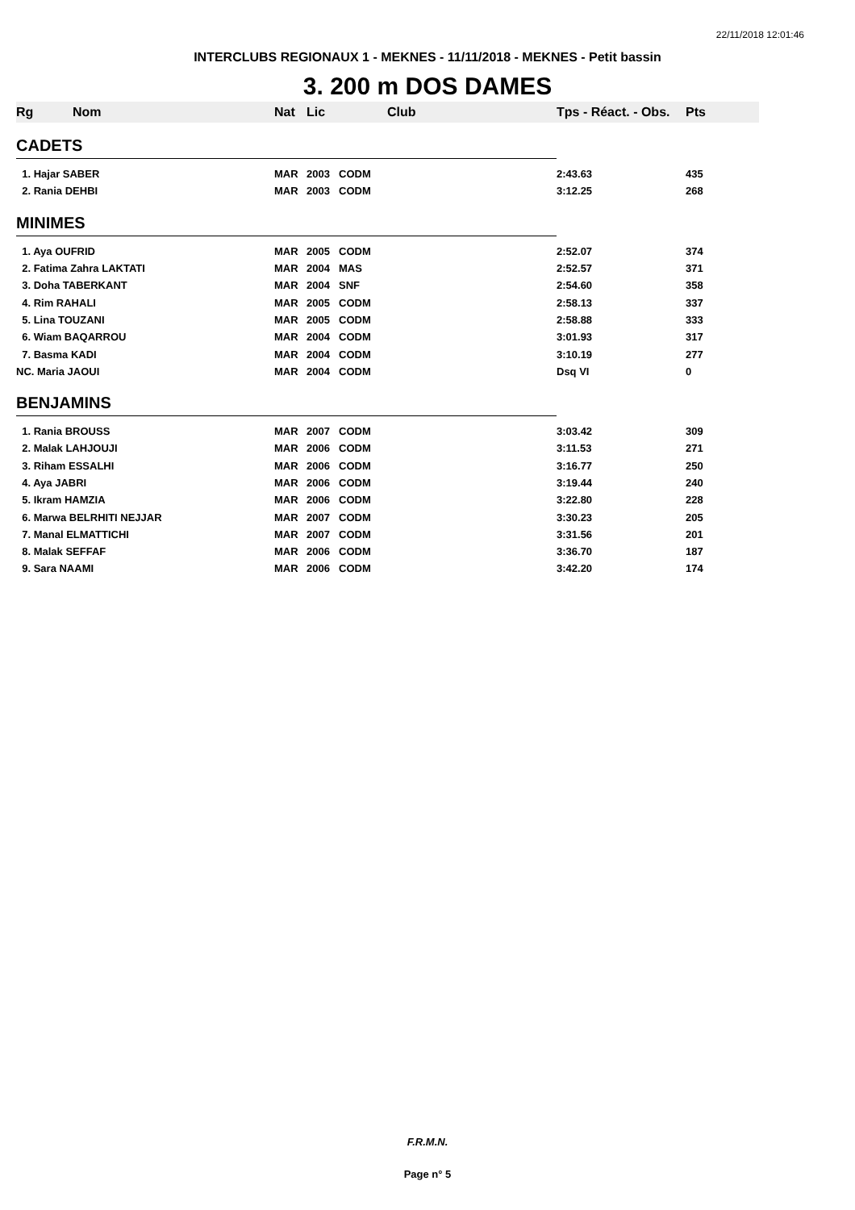22/11/2018 12:01:46
INTERCLUBS REGIONAUX 1 - MEKNES - 11/11/2018 - MEKNES - Petit bassin
3. 200 m DOS DAMES
| Rg | Nom | Nat | Lic | Club | Tps - Réact. - Obs. | Pts |
| --- | --- | --- | --- | --- | --- | --- |
| CADETS | | | | | | |
| 1. Hajar SABER | | MAR | 2003 | CODM | 2:43.63 | 435 |
| 2. Rania DEHBI | | MAR | 2003 | CODM | 3:12.25 | 268 |
| MINIMES | | | | | | |
| 1. Aya OUFRID | | MAR | 2005 | CODM | 2:52.07 | 374 |
| 2. Fatima Zahra LAKTATI | | MAR | 2004 | MAS | 2:52.57 | 371 |
| 3. Doha TABERKANT | | MAR | 2004 | SNF | 2:54.60 | 358 |
| 4. Rim RAHALI | | MAR | 2005 | CODM | 2:58.13 | 337 |
| 5. Lina TOUZANI | | MAR | 2005 | CODM | 2:58.88 | 333 |
| 6. Wiam BAQARROU | | MAR | 2004 | CODM | 3:01.93 | 317 |
| 7. Basma KADI | | MAR | 2004 | CODM | 3:10.19 | 277 |
| NC. Maria JAOUI | | MAR | 2004 | CODM | Dsq VI | 0 |
| BENJAMINS | | | | | | |
| 1. Rania BROUSS | | MAR | 2007 | CODM | 3:03.42 | 309 |
| 2. Malak LAHJOUJI | | MAR | 2006 | CODM | 3:11.53 | 271 |
| 3. Riham ESSALHI | | MAR | 2006 | CODM | 3:16.77 | 250 |
| 4. Aya JABRI | | MAR | 2006 | CODM | 3:19.44 | 240 |
| 5. Ikram HAMZIA | | MAR | 2006 | CODM | 3:22.80 | 228 |
| 6. Marwa BELRHITI NEJJAR | | MAR | 2007 | CODM | 3:30.23 | 205 |
| 7. Manal ELMATTICHI | | MAR | 2007 | CODM | 3:31.56 | 201 |
| 8. Malak SEFFAF | | MAR | 2006 | CODM | 3:36.70 | 187 |
| 9. Sara NAAMI | | MAR | 2006 | CODM | 3:42.20 | 174 |
F.R.M.N.
Page n° 5